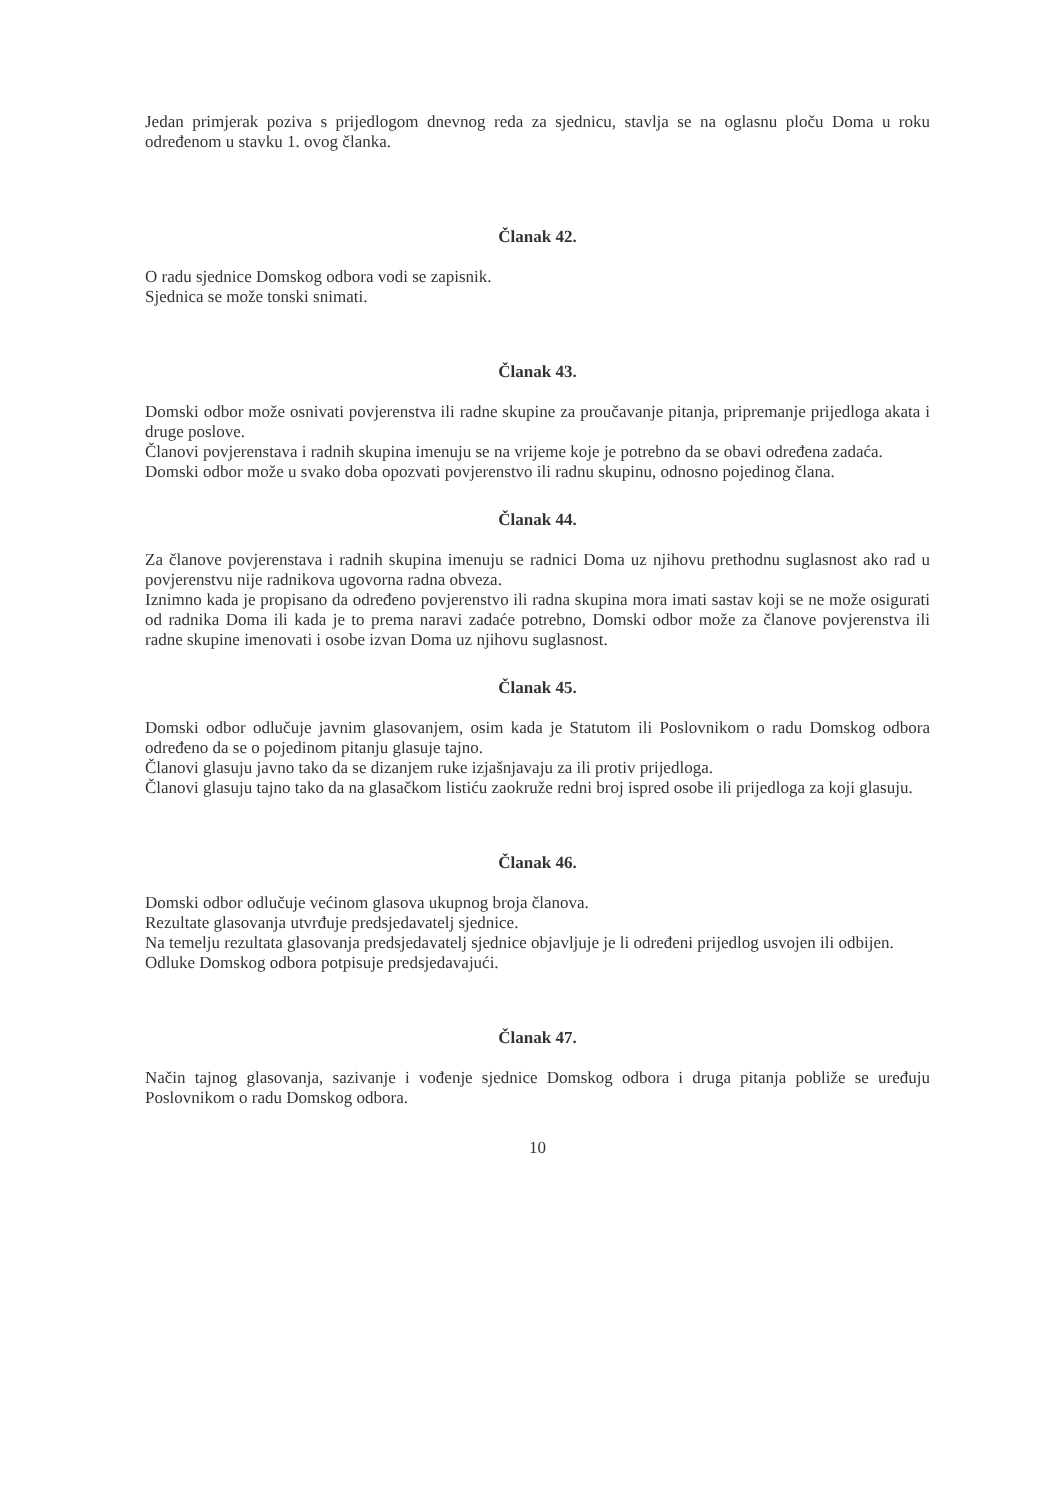Jedan primjerak poziva s prijedlogom dnevnog reda za sjednicu, stavlja se na oglasnu ploču Doma u roku određenom u stavku 1. ovog članka.
Članak 42.
O radu sjednice Domskog odbora vodi se zapisnik.
Sjednica se može tonski snimati.
Članak 43.
Domski odbor može osnivati povjerenstva ili radne skupine za proučavanje pitanja, pripremanje prijedloga akata i druge poslove.
Članovi povjerenstava i radnih skupina imenuju se na vrijeme koje je potrebno da se obavi određena zadaća.
Domski odbor može u svako doba opozvati povjerenstvo ili radnu skupinu, odnosno pojedinog člana.
Članak 44.
Za članove povjerenstava i radnih skupina imenuju se radnici Doma uz njihovu prethodnu suglasnost ako rad u povjerenstvu nije radnikova ugovorna radna obveza.
Iznimno kada je propisano da određeno povjerenstvo ili radna skupina mora imati sastav koji se ne može osigurati od radnika Doma ili kada je to prema naravi zadaće potrebno, Domski odbor može za članove povjerenstva ili radne skupine imenovati i osobe izvan Doma uz njihovu suglasnost.
Članak 45.
Domski odbor odlučuje javnim glasovanjem, osim kada je Statutom ili Poslovnikom o radu Domskog odbora određeno da se o pojedinom pitanju glasuje tajno.
Članovi glasuju javno tako da se dizanjem ruke izjašnjavaju za ili protiv prijedloga.
Članovi glasuju tajno tako da na glasačkom listiću zaokruže redni broj ispred osobe ili prijedloga za koji glasuju.
Članak 46.
Domski odbor odlučuje većinom glasova ukupnog broja članova.
Rezultate glasovanja utvrđuje predsjedavatelj sjednice.
Na temelju rezultata glasovanja predsjedavatelj sjednice objavljuje je li određeni prijedlog usvojen ili odbijen.
Odluke Domskog odbora potpisuje predsjedavajući.
Članak 47.
Način tajnog glasovanja, sazivanje i vođenje sjednice Domskog odbora i druga pitanja pobliže se uređuju Poslovnikom o radu Domskog odbora.
10